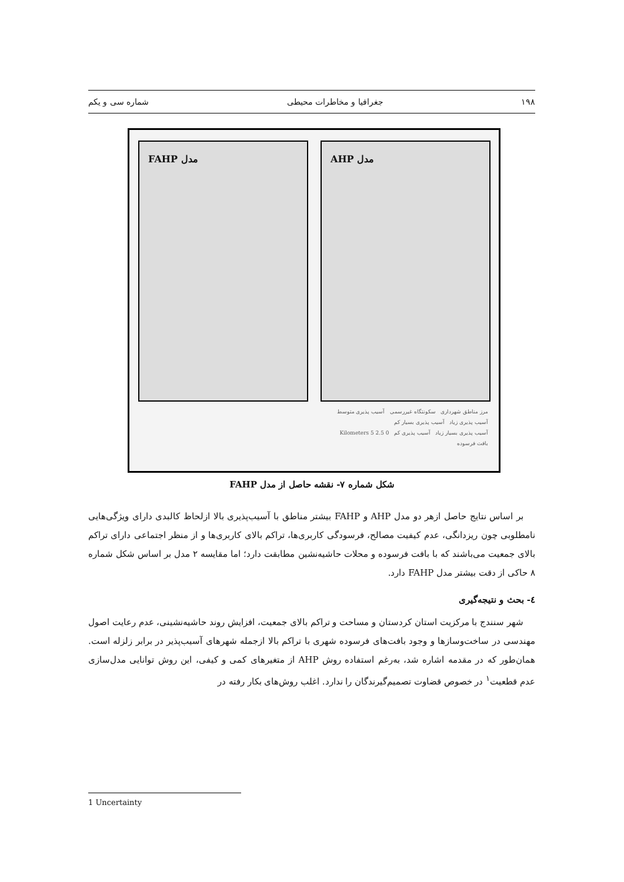۱۹۸ جغرافیا و مخاطرات محیطی شماره سی و یکم
مدل FAHP مدل AHP
مرز مناطق شهرداری سکونتگاه غیررسمی آسیب پذیری متوسط
آسیب پذیری زیاد آسیب پذیری بسیار کم
آسیب پذیری بسیار زیاد آسیب پذیری کم 0 2.5 5 Kilometers
بافت فرسوده
شکل شماره ۷- نقشه حاصل از مدل FAHP
بر اساس نتایج حاصل ازهر دو مدل AHP و FAHP بیشتر مناطق با آسیب‌پذیری بالا ازلحاظ کالبدی دارای ویژگی‌هایی نامطلوبی چون ریزدانگی، عدم کیفیت مصالح، فرسودگی کاربری‌ها، تراکم بالای کاربری‌ها و از منظر اجتماعی دارای تراکم بالای جمعیت می‌باشند که با بافت فرسوده و محلات حاشیه‌نشین مطابقت دارد؛ اما مقایسه ۲ مدل بر اساس شکل شماره ۸ حاکی از دقت بیشتر مدل FAHP دارد.
٤- بحث و نتیجه‌گیری
شهر سنندج با مرکزیت استان کردستان و مساحت و تراکم بالای جمعیت، افزایش روند حاشیه‌نشینی، عدم رعایت اصول مهندسی در ساخت‌وسازها و وجود بافت‌های فرسوده شهری با تراکم بالا ازجمله شهرهای آسیب‌پذیر در برابر زلزله است. همان‌طور که در مقدمه اشاره شد، به‌رغم استفاده روش AHP از متغیرهای کمی و کیفی، این روش توانایی مدل‌سازی عدم قطعیت<sup>۱</sup> در خصوص قضاوت تصمیم‌گیرندگان را ندارد. اغلب روش‌های بکار رفته در
1 Uncertainty